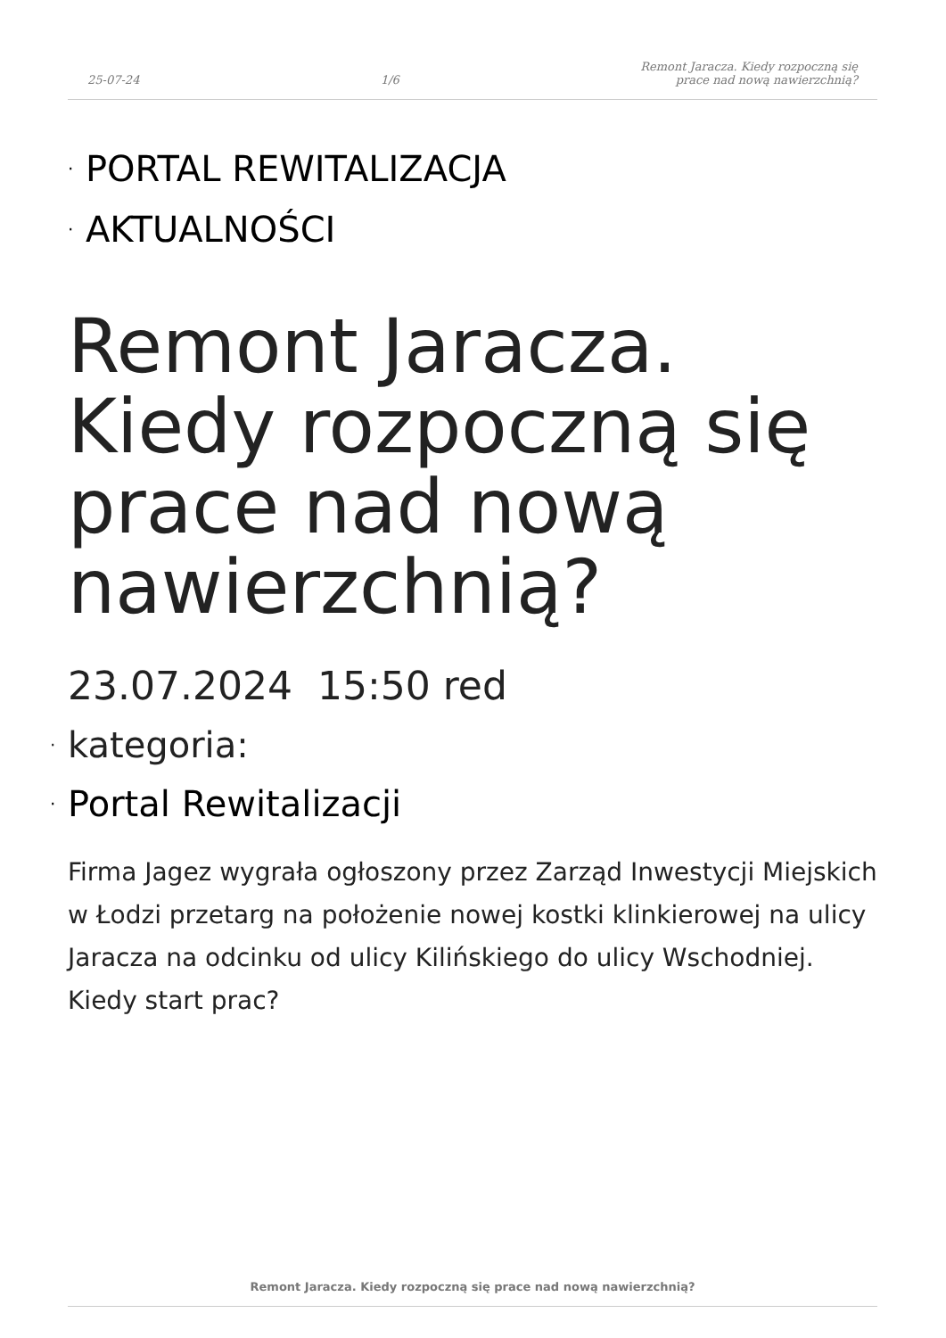25-07-24
1/6
Remont Jaracza. Kiedy rozpoczną się
prace nad nową nawierzchnią?
· PORTAL REWITALIZACJA
· AKTUALNOŚCI
Remont Jaracza. Kiedy rozpoczną się prace nad nową nawierzchnią?
23.07.2024 15:50 red
· kategoria:
· Portal Rewitalizacji
Firma Jagez wygrała ogłoszony przez Zarząd Inwestycji Miejskich w Łodzi przetarg na położenie nowej kostki klinkierowej na ulicy Jaracza na odcinku od ulicy Kilińskiego do ulicy Wschodniej. Kiedy start prac?
Remont Jaracza. Kiedy rozpoczną się prace nad nową nawierzchnią?